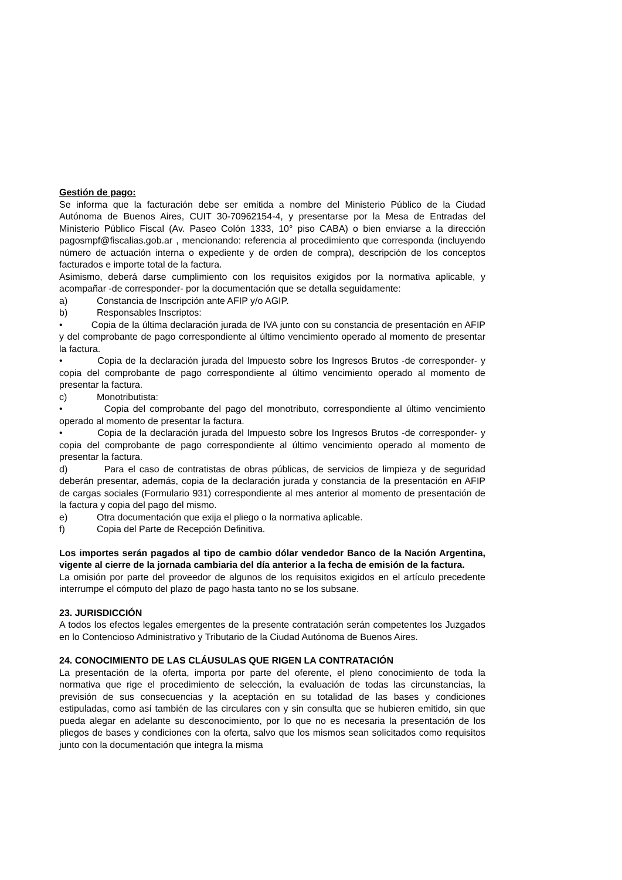Gestión de pago:
Se informa que la facturación debe ser emitida a nombre del Ministerio Público de la Ciudad Autónoma de Buenos Aires, CUIT 30-70962154-4, y presentarse por la Mesa de Entradas del Ministerio Público Fiscal (Av. Paseo Colón 1333, 10° piso CABA) o bien enviarse a la dirección pagosmpf@fiscalias.gob.ar , mencionando: referencia al procedimiento que corresponda (incluyendo número de actuación interna o expediente y de orden de compra), descripción de los conceptos facturados e importe total de la factura.
Asimismo, deberá darse cumplimiento con los requisitos exigidos por la normativa aplicable, y acompañar -de corresponder- por la documentación que se detalla seguidamente:
a) Constancia de Inscripción ante AFIP y/o AGIP.
b) Responsables Inscriptos:
• Copia de la última declaración jurada de IVA junto con su constancia de presentación en AFIP y del comprobante de pago correspondiente al último vencimiento operado al momento de presentar la factura.
• Copia de la declaración jurada del Impuesto sobre los Ingresos Brutos -de corresponder- y copia del comprobante de pago correspondiente al último vencimiento operado al momento de presentar la factura.
c) Monotributista:
• Copia del comprobante del pago del monotributo, correspondiente al último vencimiento operado al momento de presentar la factura.
• Copia de la declaración jurada del Impuesto sobre los Ingresos Brutos -de corresponder- y copia del comprobante de pago correspondiente al último vencimiento operado al momento de presentar la factura.
d) Para el caso de contratistas de obras públicas, de servicios de limpieza y de seguridad deberán presentar, además, copia de la declaración jurada y constancia de la presentación en AFIP de cargas sociales (Formulario 931) correspondiente al mes anterior al momento de presentación de la factura y copia del pago del mismo.
e) Otra documentación que exija el pliego o la normativa aplicable.
f) Copia del Parte de Recepción Definitiva.
Los importes serán pagados al tipo de cambio dólar vendedor Banco de la Nación Argentina, vigente al cierre de la jornada cambiaria del día anterior a la fecha de emisión de la factura.
La omisión por parte del proveedor de algunos de los requisitos exigidos en el artículo precedente interrumpe el cómputo del plazo de pago hasta tanto no se los subsane.
23. JURISDICCIÓN
A todos los efectos legales emergentes de la presente contratación serán competentes los Juzgados en lo Contencioso Administrativo y Tributario de la Ciudad Autónoma de Buenos Aires.
24. CONOCIMIENTO DE LAS CLÁUSULAS QUE RIGEN LA CONTRATACIÓN
La presentación de la oferta, importa por parte del oferente, el pleno conocimiento de toda la normativa que rige el procedimiento de selección, la evaluación de todas las circunstancias, la previsión de sus consecuencias y la aceptación en su totalidad de las bases y condiciones estipuladas, como así también de las circulares con y sin consulta que se hubieren emitido, sin que pueda alegar en adelante su desconocimiento, por lo que no es necesaria la presentación de los pliegos de bases y condiciones con la oferta, salvo que los mismos sean solicitados como requisitos junto con la documentación que integra la misma